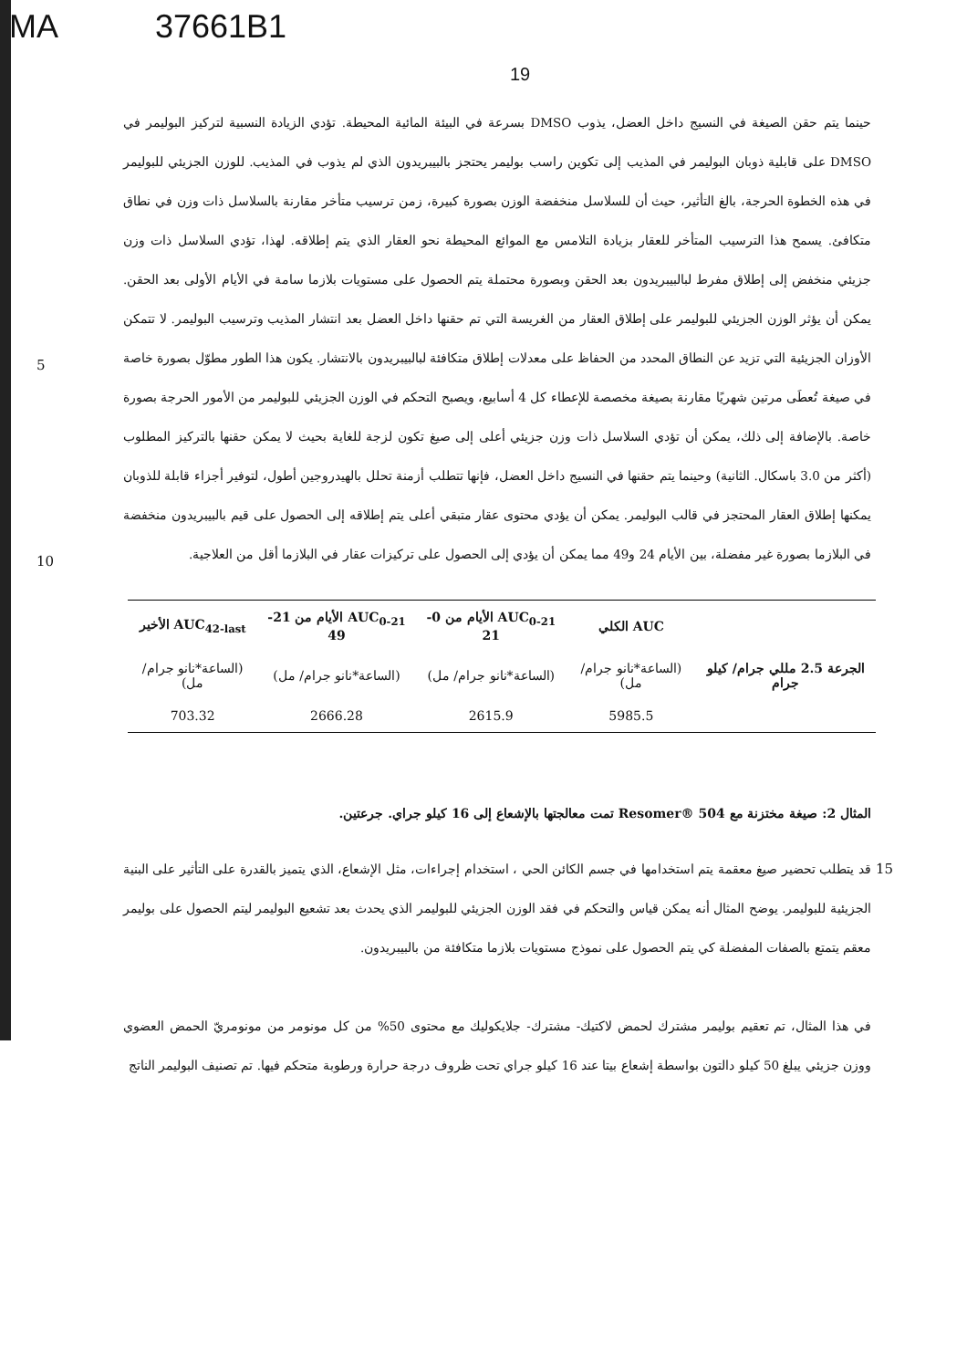MA 37661B1
19
حينما يتم حقن الصيغة في النسيج داخل العضل، يذوب DMSO بسرعة في البيئة المائية المحيطة. تؤدي الزيادة النسبية لتركيز البوليمر في DMSO على قابلية ذوبان البوليمر في المذيب إلى تكوين راسب بوليمر يحتجز بالبيبريدون الذي لم يذوب في المذيب. للوزن الجزيئي للبوليمر في هذه الخطوة الحرجة، بالغ التأثير، حيث أن للسلاسل منخفضة الوزن بصورة كبيرة، زمن ترسيب متأخر مقارنة بالسلاسل ذات وزن في نطاق متكافئ. يسمح هذا الترسيب المتأخر للعقار بزيادة التلامس مع الموائع المحيطة نحو العقار الذي يتم إطلاقه. لهذا، تؤدي السلاسل ذات وزن جزيئي منخفض إلى إطلاق مفرط لبالبيبريدون بعد الحقن وبصورة محتملة يتم الحصول على مستويات بلازما سامة في الأيام الأولى بعد الحقن. يمكن أن يؤثر الوزن الجزيئي للبوليمر على إطلاق العقار من الغريسة التي تم حقنها داخل العضل بعد انتشار المذيب وترسيب البوليمر. لا تتمكن الأوزان الجزيئية التي تزيد عن النطاق المحدد من الحفاظ على معدلات إطلاق متكافئة لبالبيبريدون بالانتشار. يكون هذا الطور مطوّل بصورة خاصة في صيغة تُعطَى مرتين شهريًا مقارنة بصيغة مخصصة للإعطاء كل 4 أسابيع، ويصبح التحكم في الوزن الجزيئي للبوليمر من الأمور الحرجة بصورة خاصة. بالإضافة إلى ذلك، يمكن أن تؤدي السلاسل ذات وزن جزيئي أعلى إلى صيغ تكون لزجة للغاية بحيث لا يمكن حقنها بالتركيز المطلوب (أكثر من 3.0 باسكال. الثانية) وحينما يتم حقنها في النسيج داخل العضل، فإنها تتطلب أزمنة تحلل بالهيدروجين أطول، لتوفير أجزاء قابلة للذوبان يمكنها إطلاق العقار المحتجز في قالب البوليمر. يمكن أن يؤدي محتوى عقار متبقي أعلى يتم إطلاقه إلى الحصول على قيم بالبيبريدون منخفضة في البلازما بصورة غير مفضلة، بين الأيام 24 و49 مما يمكن أن يؤدي إلى الحصول على تركيزات عقار في البلازما أقل من العلاجية.
5
10
| | AUC الكلي | AUC<sub>0-21</sub> الأيام من 0- 21 | AUC<sub>0-21</sub> الأيام من 21- 49 | AUC<sub>42-last</sub> الأخير |
| --- | --- | --- | --- | --- |
| الجرعة 2.5 مللي جرام/ كيلو جرام | (الساعة*نانو جرام/ مل) | (الساعة*نانو جرام/ مل) | (الساعة*نانو جرام/ مل) | (الساعة*نانو جرام/ مل) |
| | 5985.5 | 2615.9 | 2666.28 | 703.32 |
المثال 2: صيغة مختزنة مع Resomer® 504 تمت معالجتها بالإشعاع إلى 16 كيلو جراي. جرعتين.
15
قد يتطلب تحضير صيغ معقمة يتم استخدامها في جسم الكائن الحي ، استخدام إجراءات، مثل الإشعاع، الذي يتميز بالقدرة على التأثير على البنية الجزيئية للبوليمر. يوضح المثال أنه يمكن قياس والتحكم في فقد الوزن الجزيئي للبوليمر الذي يحدث بعد تشعيع البوليمر ليتم الحصول على بوليمر معقم يتمتع بالصفات المفضلة كي يتم الحصول على نموذج مستويات بلازما متكافئة من بالبيبريدون.
في هذا المثال، تم تعقيم بوليمر مشترك لحمض لاكتيك- مشترك- جلايكوليك مع محتوى 50% من كل مونومر من مونومريّ الحمض العضوي ووزن جزيئي يبلغ 50 كيلو دالتون بواسطة إشعاع بيتا عند 16 كيلو جراي تحت ظروف درجة حرارة ورطوبة متحكم فيها. تم تصنيف البوليمر الناتج